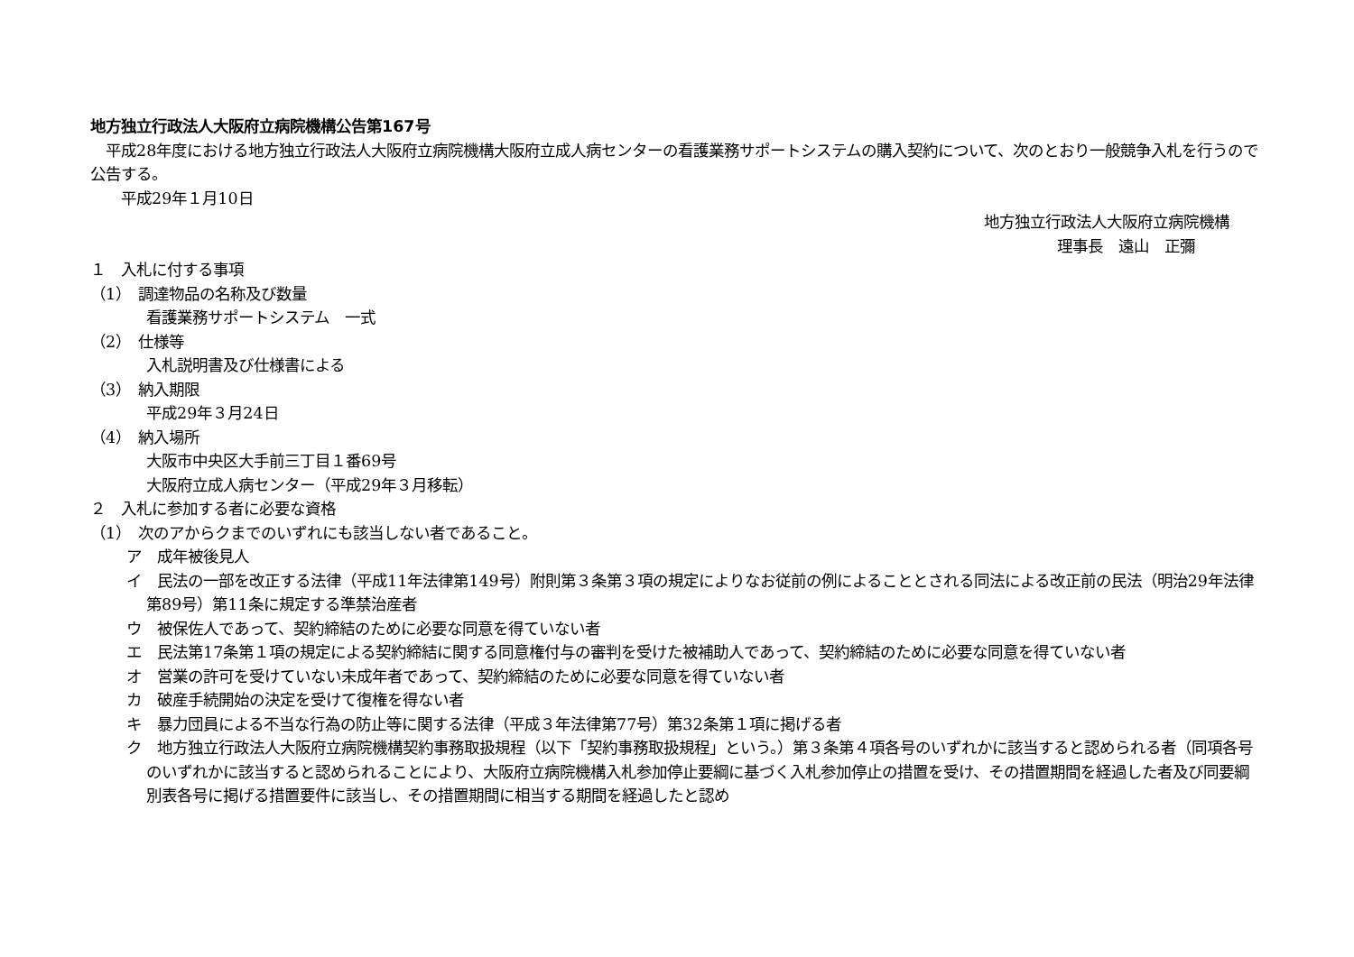地方独立行政法人大阪府立病院機構公告第167号
　平成28年度における地方独立行政法人大阪府立病院機構大阪府立成人病センターの看護業務サポートシステムの購入契約について、次のとおり一般競争入札を行うので公告する。
　　平成29年１月10日
地方独立行政法人大阪府立病院機構
理事長　遠山　正彌
１　入札に付する事項
（1）　調達物品の名称及び数量
看護業務サポートシステム　一式
（2）　仕様等
入札説明書及び仕様書による
（3）　納入期限
平成29年３月24日
（4）　納入場所
大阪市中央区大手前三丁目１番69号
大阪府立成人病センター（平成29年３月移転）
２　入札に参加する者に必要な資格
（1）　次のアからクまでのいずれにも該当しない者であること。
ア　成年被後見人
イ　民法の一部を改正する法律（平成11年法律第149号）附則第３条第３項の規定によりなお従前の例によることとされる同法による改正前の民法（明治29年法律第89号）第11条に規定する準禁治産者
ウ　被保佐人であって、契約締結のために必要な同意を得ていない者
エ　民法第17条第１項の規定による契約締結に関する同意権付与の審判を受けた被補助人であって、契約締結のために必要な同意を得ていない者
オ　営業の許可を受けていない未成年者であって、契約締結のために必要な同意を得ていない者
カ　破産手続開始の決定を受けて復権を得ない者
キ　暴力団員による不当な行為の防止等に関する法律（平成３年法律第77号）第32条第１項に掲げる者
ク　地方独立行政法人大阪府立病院機構契約事務取扱規程（以下「契約事務取扱規程」という。）第３条第４項各号のいずれかに該当すると認められる者（同項各号のいずれかに該当すると認められることにより、大阪府立病院機構入札参加停止要綱に基づく入札参加停止の措置を受け、その措置期間を経過した者及び同要綱別表各号に掲げる措置要件に該当し、その措置期間に相当する期間を経過したと認め